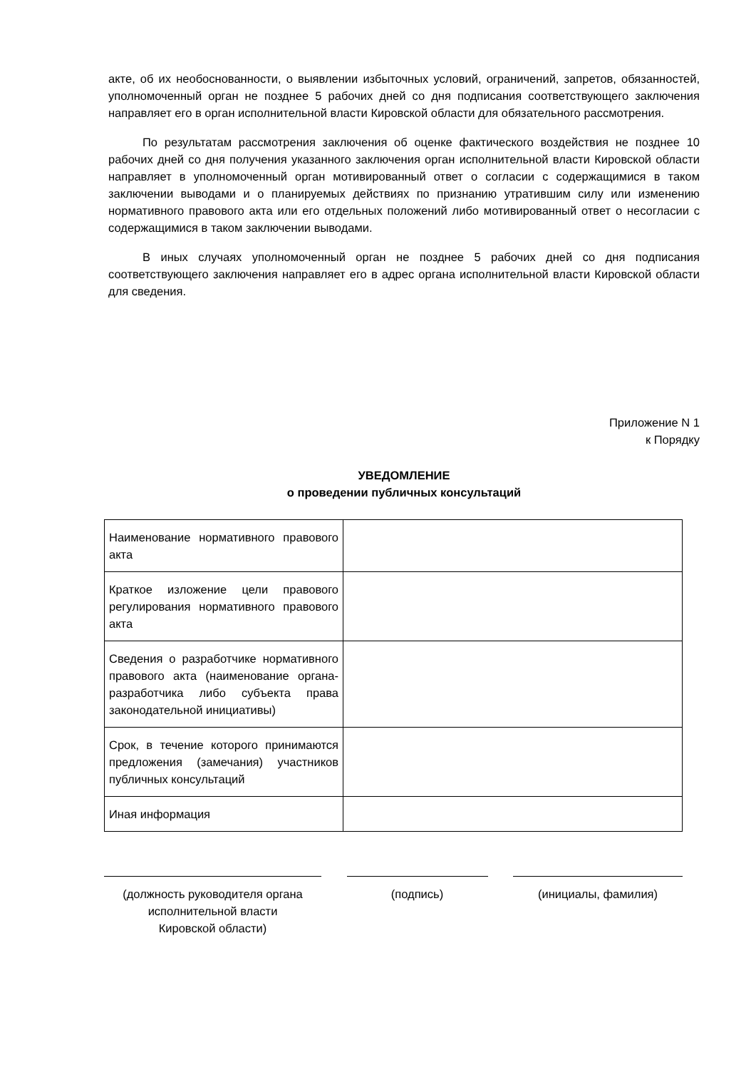акте, об их необоснованности, о выявлении избыточных условий, ограничений, запретов, обязанностей, уполномоченный орган не позднее 5 рабочих дней со дня подписания соответствующего заключения направляет его в орган исполнительной власти Кировской области для обязательного рассмотрения.
По результатам рассмотрения заключения об оценке фактического воздействия не позднее 10 рабочих дней со дня получения указанного заключения орган исполнительной власти Кировской области направляет в уполномоченный орган мотивированный ответ о согласии с содержащимися в таком заключении выводами и о планируемых действиях по признанию утратившим силу или изменению нормативного правового акта или его отдельных положений либо мотивированный ответ о несогласии с содержащимися в таком заключении выводами.
В иных случаях уполномоченный орган не позднее 5 рабочих дней со дня подписания соответствующего заключения направляет его в адрес органа исполнительной власти Кировской области для сведения.
Приложение N 1
к Порядку
УВЕДОМЛЕНИЕ
о проведении публичных консультаций
| Наименование нормативного правового акта | |
| Краткое изложение цели правового регулирования нормативного правового акта | |
| Сведения о разработчике нормативного правового акта (наименование органа-разработчика либо субъекта права законодательной инициативы) | |
| Срок, в течение которого принимаются предложения (замечания) участников публичных консультаций | |
| Иная информация | |
(должность руководителя органа
исполнительной власти
Кировской области)
(подпись) (инициалы, фамилия)